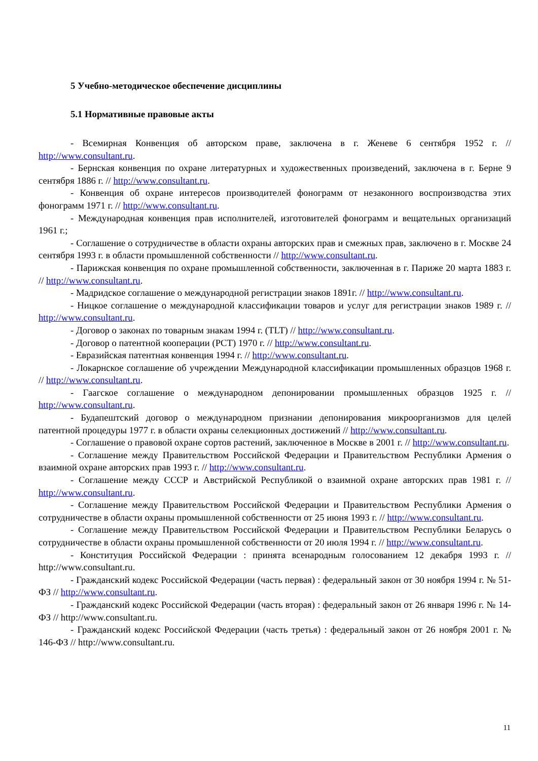5 Учебно-методическое обеспечение дисциплины
5.1 Нормативные правовые акты
- Всемирная Конвенция об авторском праве, заключена в г. Женеве 6 сентября 1952 г. // http://www.consultant.ru.
- Бернская конвенция по охране литературных и художественных произведений, заключена в г. Берне 9 сентября 1886 г. // http://www.consultant.ru.
- Конвенция об охране интересов производителей фонограмм от незаконного воспроизводства этих фонограмм 1971 г. // http://www.consultant.ru.
- Международная конвенция прав исполнителей, изготовителей фонограмм и вещательных организаций 1961 г.;
- Соглашение о сотрудничестве в области охраны авторских прав и смежных прав, заключено в г. Москве 24 сентября 1993 г. в области промышленной собственности // http://www.consultant.ru.
- Парижская конвенция по охране промышленной собственности, заключенная в г. Париже 20 марта 1883 г. // http://www.consultant.ru.
- Мадридское соглашение о международной регистрации знаков 1891г. // http://www.consultant.ru.
- Ницкое соглашение о международной классификации товаров и услуг для регистрации знаков 1989 г. // http://www.consultant.ru.
- Договор о законах по товарным знакам 1994 г. (TLT) // http://www.consultant.ru.
- Договор о патентной кооперации (PCT) 1970 г. // http://www.consultant.ru.
- Евразийская патентная конвенция 1994 г. // http://www.consultant.ru.
- Локарнское соглашение об учреждении Международной классификации промышленных образцов 1968 г. // http://www.consultant.ru.
- Гаагское соглашение о международном депонировании промышленных образцов 1925 г. // http://www.consultant.ru.
- Будапештский договор о международном признании депонирования микроорганизмов для целей патентной процедуры 1977 г. в области охраны селекционных достижений // http://www.consultant.ru.
- Соглашение о правовой охране сортов растений, заключенное в Москве в 2001 г. // http://www.consultant.ru.
- Соглашение между Правительством Российской Федерации и Правительством Республики Армения о взаимной охране авторских прав 1993 г. // http://www.consultant.ru.
- Соглашение между СССР и Австрийской Республикой о взаимной охране авторских прав 1981 г. // http://www.consultant.ru.
- Соглашение между Правительством Российской Федерации и Правительством Республики Армения о сотрудничестве в области охраны промышленной собственности от 25 июня 1993 г. // http://www.consultant.ru.
- Соглашение между Правительством Российской Федерации и Правительством Республики Беларусь о сотрудничестве в области охраны промышленной собственности от 20 июля 1994 г. // http://www.consultant.ru.
- Конституция Российской Федерации : принята всенародным голосованием 12 декабря 1993 г. // http://www.consultant.ru.
- Гражданский кодекс Российской Федерации (часть первая) : федеральный закон от 30 ноября 1994 г. № 51-ФЗ // http://www.consultant.ru.
- Гражданский кодекс Российской Федерации (часть вторая) : федеральный закон от 26 января 1996 г. № 14-ФЗ // http://www.consultant.ru.
- Гражданский кодекс Российской Федерации (часть третья) : федеральный закон от 26 ноября 2001 г. № 146-ФЗ // http://www.consultant.ru.
11